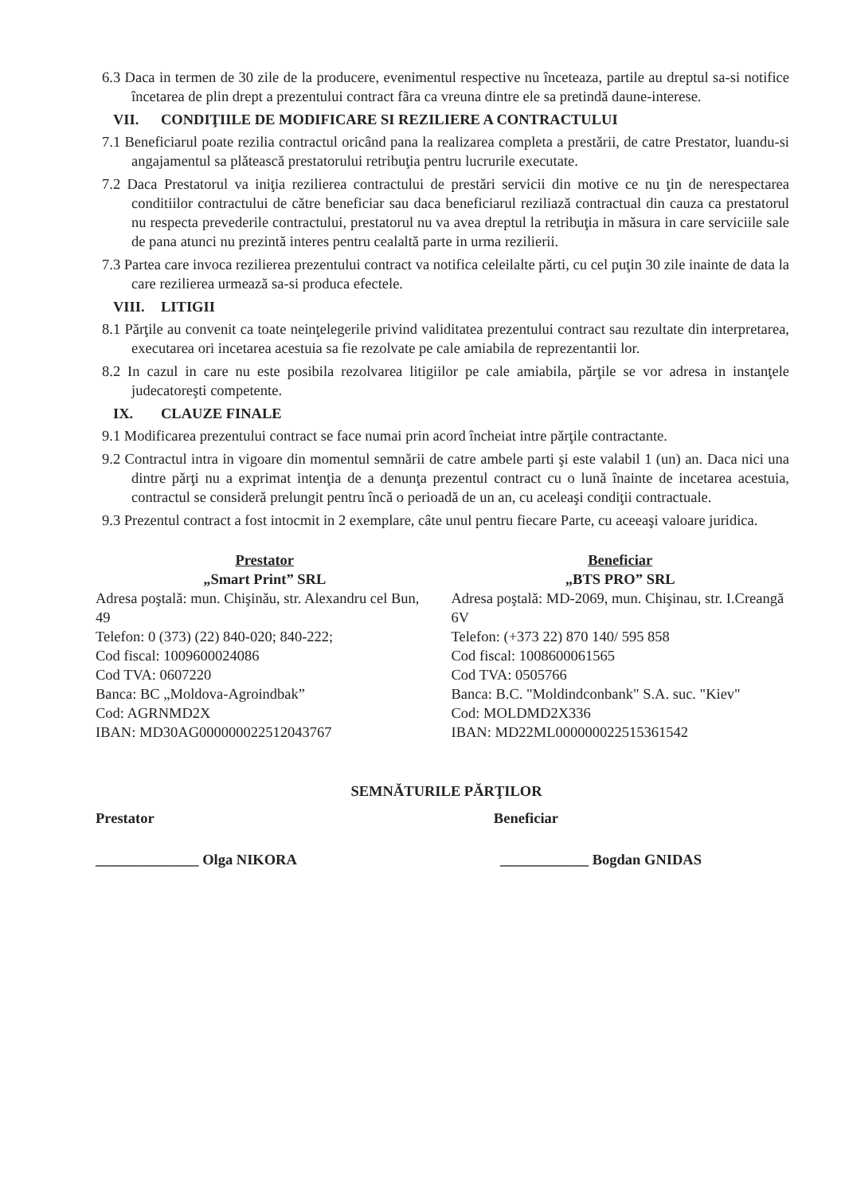6.3 Daca in termen de 30 zile de la producere, evenimentul respective nu înceteaza, partile au dreptul sa-si notifice încetarea de plin drept a prezentului contract fãra ca vreuna dintre ele sa pretindă daune-interese.
VII. CONDIŢIILE DE MODIFICARE SI REZILIERE A CONTRACTULUI
7.1 Beneficiarul poate rezilia contractul oricând pana la realizarea completa a prestării, de catre Prestator, luandu-si angajamentul sa plătească prestatorului retribuţia pentru lucrurile executate.
7.2 Daca Prestatorul va iniţia rezilierea contractului de prestări servicii din motive ce nu ţin de nerespectarea conditiilor contractului de către beneficiar sau daca beneficiarul reziliază contractual din cauza ca prestatorul nu respecta prevederile contractului, prestatorul nu va avea dreptul la retribuţia in măsura in care serviciile sale de pana atunci nu prezintă interes pentru cealaltă parte in urma rezilierii.
7.3 Partea care invoca rezilierea prezentului contract va notifica celeilalte părti, cu cel puţin 30 zile inainte de data la care rezilierea urmează sa-si produca efectele.
VIII. LITIGII
8.1 Părţile au convenit ca toate neinţelegerile privind validitatea prezentului contract sau rezultate din interpretarea, executarea ori incetarea acestuia sa fie rezolvate pe cale amiabila de reprezentantii lor.
8.2 In cazul in care nu este posibila rezolvarea litigiilor pe cale amiabila, părţile se vor adresa in instanţele judecatoreşti competente.
IX. CLAUZE FINALE
9.1 Modificarea prezentului contract se face numai prin acord încheiat intre părţile contractante.
9.2 Contractul intra in vigoare din momentul semnării de catre ambele parti şi este valabil 1 (un) an. Daca nici una dintre părţi nu a exprimat intenţia de a denunţa prezentul contract cu o lună înainte de incetarea acestuia, contractul se consideră prelungit pentru încă o perioadă de un an, cu aceleaşi condiţii contractuale.
9.3 Prezentul contract a fost intocmit in 2 exemplare, câte unul pentru fiecare Parte, cu aceeaşi valoare juridica.
Prestator
„Smart Print” SRL
Adresa poştală: mun. Chişinău, str. Alexandru cel Bun, 49
Telefon: 0 (373) (22) 840-020; 840-222;
Cod fiscal: 1009600024086
Cod TVA: 0607220
Banca: BC „Moldova-Agroindbak”
Cod: AGRNMD2X
IBAN: MD30AG000000022512043767
Beneficiar
„BTS PRO” SRL
Adresa poştală: MD-2069, mun. Chişinau, str. I.Creangă 6V
Telefon: (+373 22) 870 140/ 595 858
Cod fiscal: 1008600061565
Cod TVA: 0505766
Banca: B.C. "Moldindconbank" S.A. suc. "Kiev"
Cod: MOLDMD2X336
IBAN: MD22ML000000022515361542
SEMNĂTURILE PĂRŢILOR
Prestator Beneficiar
______________ Olga NIKORA ____________ Bogdan GNIDAS